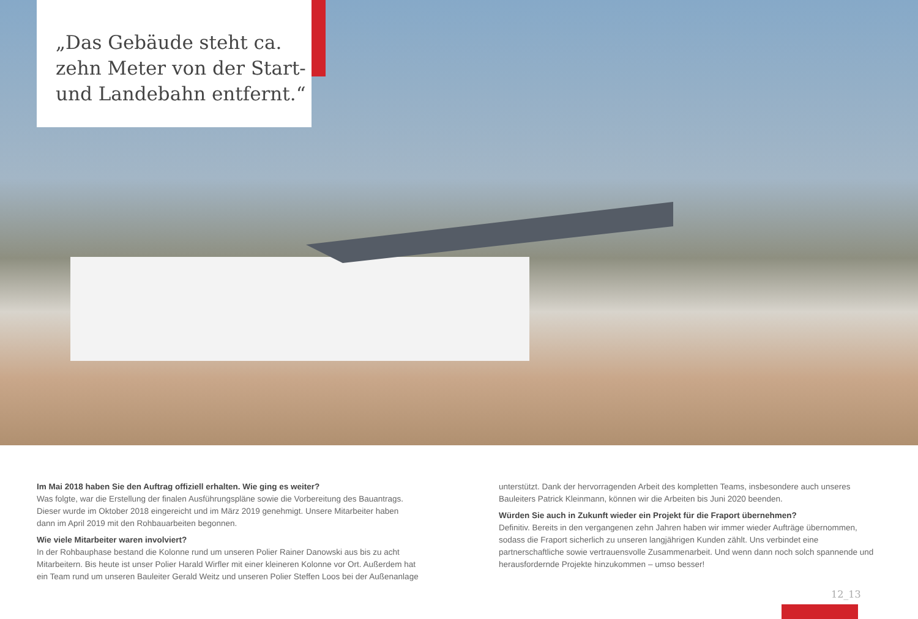„Das Gebäude steht ca. zehn Meter von der Start- und Landebahn entfernt.“
Im Mai 2018 haben Sie den Auftrag offiziell erhalten. Wie ging es weiter?
Was folgte, war die Erstellung der finalen Ausführungspläne sowie die Vorbereitung des Bauantrags. Dieser wurde im Oktober 2018 eingereicht und im März 2019 genehmigt. Unsere Mitarbeiter haben dann im April 2019 mit den Rohbauarbeiten begonnen.
Wie viele Mitarbeiter waren involviert?
In der Rohbauphase bestand die Kolonne rund um unseren Polier Rainer Danowski aus bis zu acht Mitarbeitern. Bis heute ist unser Polier Harald Wirfler mit einer kleineren Kolonne vor Ort. Außerdem hat ein Team rund um unseren Bauleiter Gerald Weitz und unseren Polier Steffen Loos bei der Außenanlage
unterstützt. Dank der hervorragenden Arbeit des kompletten Teams, insbesondere auch unseres Bauleiters Patrick Kleinmann, können wir die Arbeiten bis Juni 2020 beenden.
Würden Sie auch in Zukunft wieder ein Projekt für die Fraport übernehmen?
Definitiv. Bereits in den vergangenen zehn Jahren haben wir immer wieder Aufträge übernommen, sodass die Fraport sicherlich zu unseren langjährigen Kunden zählt. Uns verbindet eine partnerschaftliche sowie vertrauensvolle Zusammenarbeit. Und wenn dann noch solch spannende und herausfordernde Projekte hinzukommen – umso besser!
12_13